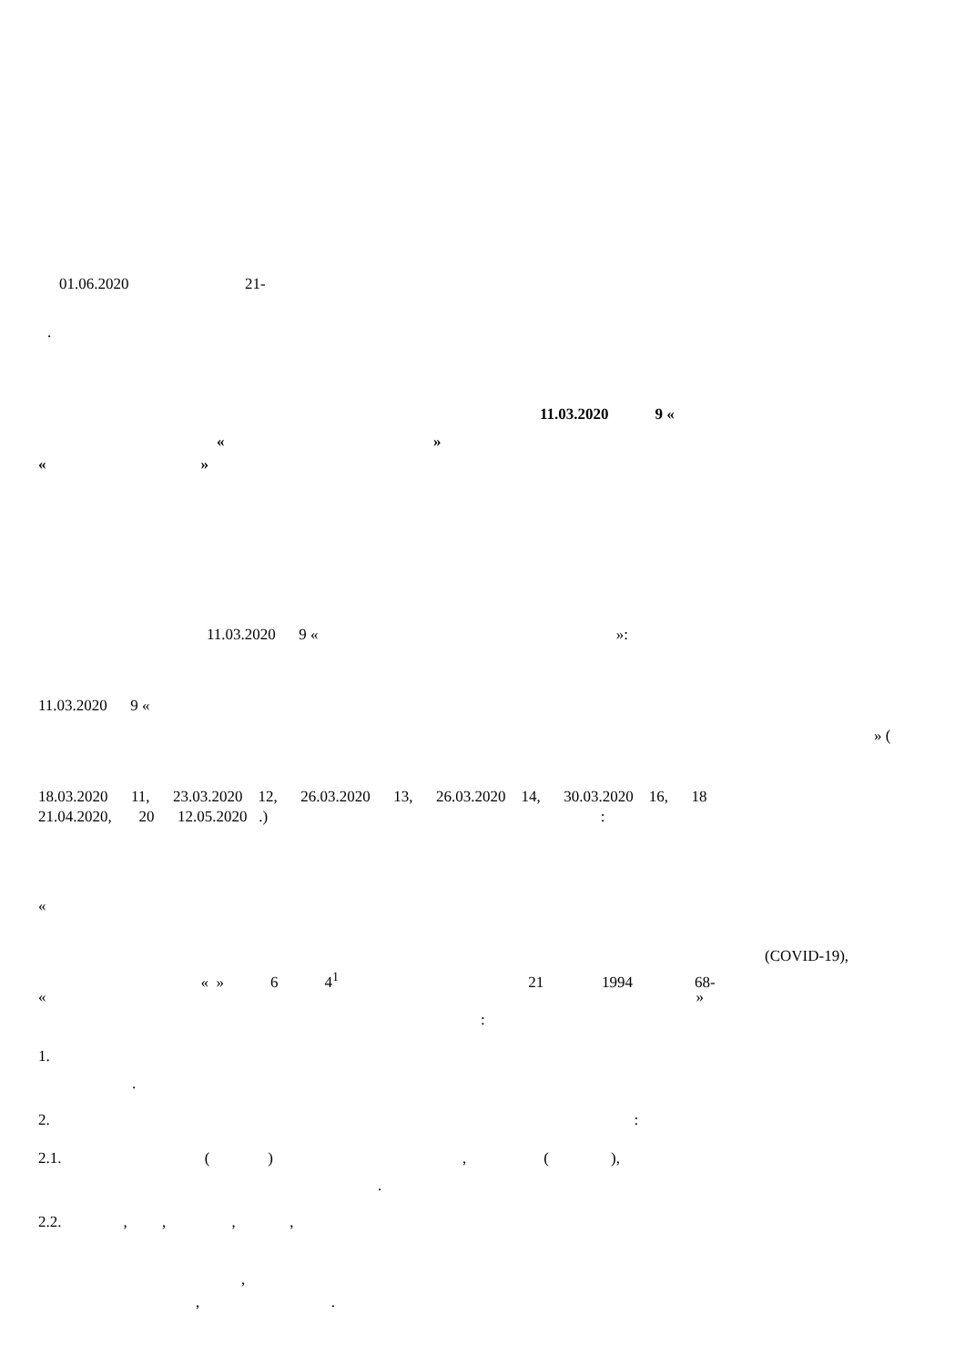01.06.2020 21-
.
11.03.2020 9 «
« »
« »
11.03.2020 9 « »:
11.03.2020 9 «
» (
18.03.2020 11, 23.03.2020 12, 26.03.2020 13, 26.03.2020 14, 30.03.2020 16, 18
21.04.2020, 20 12.05.2020 .) :
«
(COVID-19),
« » 6 4<sup>1</sup> 21 1994 68-
« »
:
1.
.
2. :
2.1. ( ) , ( ),
.
2.2. , , , ,
,
, .